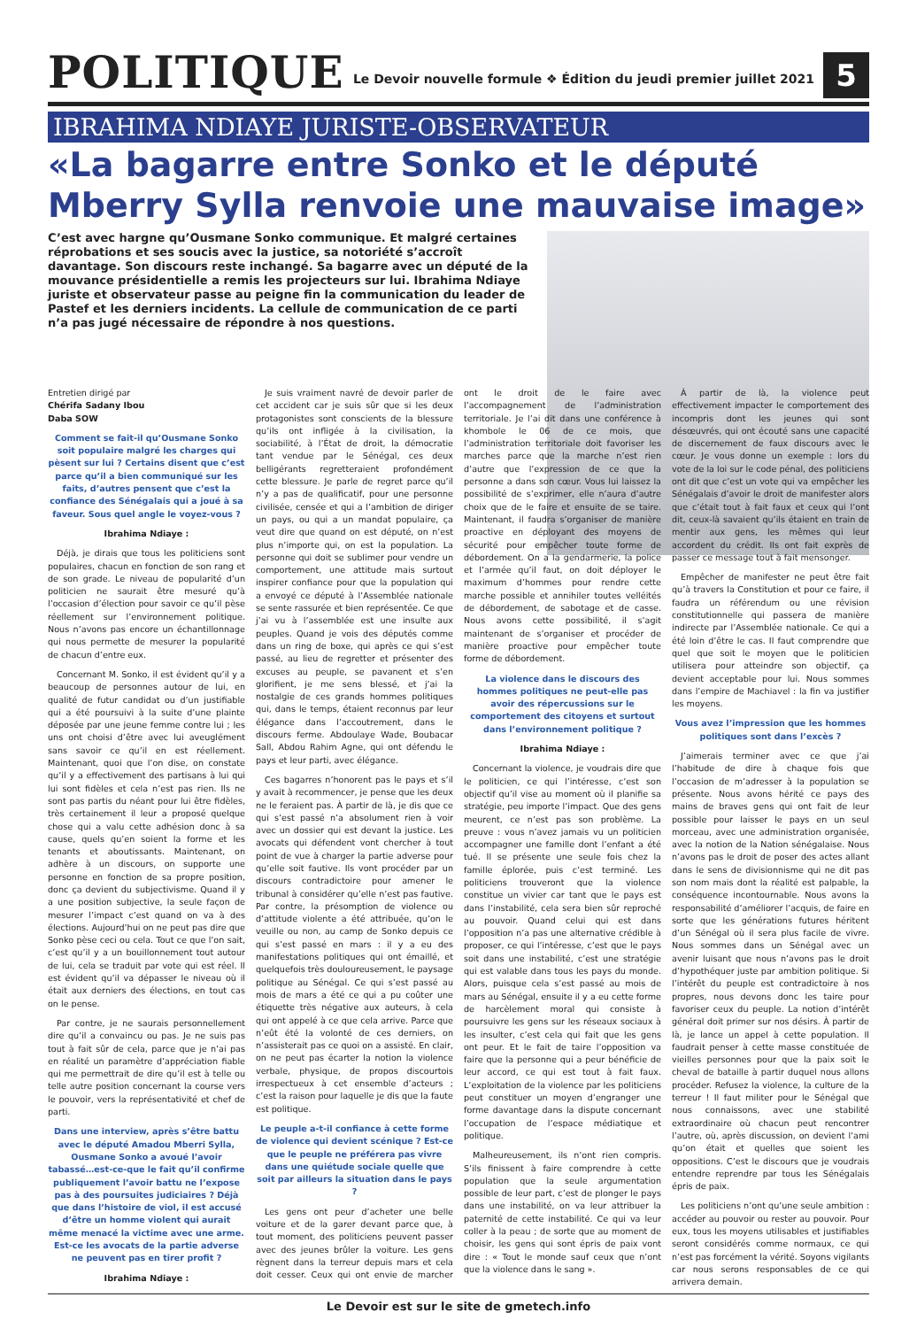POLITIQUE
Le Devoir nouvelle formule ❖ Édition du jeudi premier juillet 2021
5
IBRAHIMA NDIAYE JURISTE-OBSERVATEUR
«La bagarre entre Sonko et le député Mberry Sylla renvoie une mauvaise image»
C’est avec hargne qu’Ousmane Sonko communique. Et malgré certaines réprobations et ses soucis avec la justice, sa notoriété s’accroît davantage. Son discours reste inchangé. Sa bagarre avec un député de la mouvance présidentielle a remis les projecteurs sur lui. Ibrahima Ndiaye juriste et observateur passe au peigne fin la communication du leader de Pastef et les derniers incidents. La cellule de communication de ce parti n’a pas jugé nécessaire de répondre à nos questions.
Entretien dirigé par
Chérifa Sadany Ibou
Daba SOW
Comment se fait-il qu’Ousmane Sonko soit populaire malgré les charges qui pèsent sur lui ? Certains disent que c’est parce qu’il a bien communiqué sur les faits, d’autres pensent que c’est la confiance des Sénégalais qui a joué à sa faveur. Sous quel angle le voyez-vous ?
Ibrahima Ndiaye :
Déjà, je dirais que tous les politiciens sont populaires, chacun en fonction de son rang et de son grade. Le niveau de popularité d’un politicien ne saurait être mesuré qu’à l’occasion d’élection pour savoir ce qu’il pèse réellement sur l’environnement politique. Nous n’avons pas encore un échantillonnage qui nous permette de mesurer la popularité de chacun d’entre eux.
Concernant M. Sonko, il est évident qu’il y a beaucoup de personnes autour de lui, en qualité de futur candidat ou d’un justifiable qui a été poursuivi à la suite d’une plainte déposée par une jeune femme contre lui ; les uns ont choisi d’être avec lui aveuglément sans savoir ce qu’il en est réellement. Maintenant, quoi que l’on dise, on constate qu’il y a effectivement des partisans à lui qui lui sont fidèles et cela n’est pas rien. Ils ne sont pas partis du néant pour lui être fidèles, très certainement il leur a proposé quelque chose qui a valu cette adhésion donc à sa cause, quels qu’en soient la forme et les tenants et aboutissants. Maintenant, on adhère à un discours, on supporte une personne en fonction de sa propre position, donc ça devient du subjectivisme. Quand il y a une position subjective, la seule façon de mesurer l’impact c’est quand on va à des élections. Aujourd’hui on ne peut pas dire que Sonko pèse ceci ou cela. Tout ce que l’on sait, c’est qu’il y a un bouillonnement tout autour de lui, cela se traduit par vote qui est réel. Il est évident qu’il va dépasser le niveau où il était aux derniers des élections, en tout cas on le pense.
Par contre, je ne saurais personnellement dire qu’il a convaincu ou pas. Je ne suis pas tout à fait sûr de cela, parce que je n’ai pas en réalité un paramètre d’appréciation fiable qui me permettrait de dire qu’il est à telle ou telle autre position concernant la course vers le pouvoir, vers la représentativité et chef de parti.
Dans une interview, après s’être battu avec le député Amadou Mberri Sylla, Ousmane Sonko a avoué l’avoir tabassé…est-ce-que le fait qu’il confirme publiquement l’avoir battu ne l’expose pas à des poursuites judiciaires ? Déjà que dans l’histoire de viol, il est accusé d’être un homme violent qui aurait même menacé la victime avec une arme. Est-ce les avocats de la partie adverse ne peuvent pas en tirer profit ?
Ibrahima Ndiaye :
Je suis vraiment navré de devoir parler de cet accident car je suis sûr que si les deux protagonistes sont conscients de la blessure qu’ils ont infligée à la civilisation, la sociabilité, à l’État de droit, la démocratie tant vendue par le Sénégal, ces deux belligérants regretteraient profondément cette blessure. Je parle de regret parce qu’il n’y a pas de qualificatif, pour une personne civilisée, censée et qui a l’ambition de diriger un pays, ou qui a un mandat populaire, ça veut dire que quand on est député, on n’est plus n’importe qui, on est la population. La personne qui doit se sublimer pour vendre un comportement, une attitude mais surtout inspirer confiance pour que la population qui a envoyé ce député à l’Assemblée nationale se sente rassurée et bien représentée. Ce que j’ai vu à l’assemblée est une insulte aux peuples. Quand je vois des députés comme dans un ring de boxe, qui après ce qui s’est passé, au lieu de regretter et présenter des excuses au peuple, se pavanent et s’en glorifient, je me sens blessé, et j’ai la nostalgie de ces grands hommes politiques qui, dans le temps, étaient reconnus par leur élégance dans l’accoutrement, dans le discours ferme. Abdoulaye Wade, Boubacar Sall, Abdou Rahim Agne, qui ont défendu le pays et leur parti, avec élégance.
Ces bagarres n’honorent pas le pays et s’il y avait à recommencer, je pense que les deux ne le feraient pas. À partir de là, je dis que ce qui s’est passé n’a absolument rien à voir avec un dossier qui est devant la justice. Les avocats qui défendent vont chercher à tout point de vue à charger la partie adverse pour qu’elle soit fautive. Ils vont procéder par un discours contradictoire pour amener le tribunal à considérer qu’elle n’est pas fautive. Par contre, la présomption de violence ou d’attitude violente a été attribuée, qu’on le veuille ou non, au camp de Sonko depuis ce qui s’est passé en mars : il y a eu des manifestations politiques qui ont émaillé, et quelquefois très douloureusement, le paysage politique au Sénégal. Ce qui s’est passé au mois de mars a été ce qui a pu coûter une étiquette très négative aux auteurs, à cela qui ont appelé à ce que cela arrive. Parce que n’eût été la volonté de ces derniers, on n’assisterait pas ce quoi on a assisté. En clair, on ne peut pas écarter la notion la violence verbale, physique, de propos discourtois irrespectueux à cet ensemble d’acteurs ; c’est la raison pour laquelle je dis que la faute est politique.
Le peuple a-t-il confiance à cette forme de violence qui devient scénique ? Est-ce que le peuple ne préférera pas vivre dans une quiétude sociale quelle que soit par ailleurs la situation dans le pays ?
Les gens ont peur d’acheter une belle voiture et de la garer devant parce que, à tout moment, des politiciens peuvent passer avec des jeunes brûler la voiture. Les gens règnent dans la terreur depuis mars et cela doit cesser. Ceux qui ont envie de marcher ont le droit de le faire avec l’accompagnement de l’administration territoriale. Je l’ai dit dans une conférence à khombole le 06 de ce mois, que l’administration territoriale doit favoriser les marches parce que la marche n’est rien d’autre que l’expression de ce que la personne a dans son cœur. Vous lui laissez la possibilité de s’exprimer, elle n’aura d’autre choix que de le faire et ensuite de se taire. Maintenant, il faudra s’organiser de manière proactive en déployant des moyens de sécurité pour empêcher toute forme de débordement. On a la gendarmerie, la police et l’armée qu’il faut, on doit déployer le maximum d’hommes pour rendre cette marche possible et annihiler toutes velléités de débordement, de sabotage et de casse. Nous avons cette possibilité, il s’agit maintenant de s’organiser et procéder de manière proactive pour empêcher toute forme de débordement.
La violence dans le discours des hommes politiques ne peut-elle pas avoir des répercussions sur le comportement des citoyens et surtout dans l’environnement politique ?
Ibrahima Ndiaye :
Concernant la violence, je voudrais dire que le politicien, ce qui l’intéresse, c’est son objectif qu’il vise au moment où il planifie sa stratégie, peu importe l’impact. Que des gens meurent, ce n’est pas son problème. La preuve : vous n’avez jamais vu un politicien accompagner une famille dont l’enfant a été tué. Il se présente une seule fois chez la famille éplorée, puis c’est terminé. Les politiciens trouveront que la violence constitue un vivier car tant que le pays est dans l’instabilité, cela sera bien sûr reproché au pouvoir. Quand celui qui est dans l’opposition n’a pas une alternative crédible à proposer, ce qui l’intéresse, c’est que le pays soit dans une instabilité, c’est une stratégie qui est valable dans tous les pays du monde. Alors, puisque cela s’est passé au mois de mars au Sénégal, ensuite il y a eu cette forme de harcèlement moral qui consiste à poursuivre les gens sur les réseaux sociaux à les insulter, c’est cela qui fait que les gens ont peur. Et le fait de taire l’opposition va faire que la personne qui a peur bénéficie de leur accord, ce qui est tout à fait faux. L’exploitation de la violence par les politiciens peut constituer un moyen d’engranger une forme davantage dans la dispute concernant l’occupation de l’espace médiatique et politique.
Malheureusement, ils n’ont rien compris. S’ils finissent à faire comprendre à cette population que la seule argumentation possible de leur part, c’est de plonger le pays dans une instabilité, on va leur attribuer la paternité de cette instabilité. Ce qui va leur coller à la peau ; de sorte que au moment de choisir, les gens qui sont épris de paix vont dire : « Tout le monde sauf ceux que n’ont que la violence dans le sang ».
À partir de là, la violence peut effectivement impacter le comportement des incompris dont les jeunes qui sont désœuvrés, qui ont écouté sans une capacité de discernement de faux discours avec le cœur. Je vous donne un exemple : lors du vote de la loi sur le code pénal, des politiciens ont dit que c’est un vote qui va empêcher les Sénégalais d’avoir le droit de manifester alors que c’était tout à fait faux et ceux qui l’ont dit, ceux-là savaient qu’ils étaient en train de mentir aux gens, les mêmes qui leur accordent du crédit. Ils ont fait exprès de passer ce message tout à fait mensonger.
Empêcher de manifester ne peut être fait qu’à travers la Constitution et pour ce faire, il faudra un référendum ou une révision constitutionnelle qui passera de manière indirecte par l’Assemblée nationale. Ce qui a été loin d’être le cas. Il faut comprendre que quel que soit le moyen que le politicien utilisera pour atteindre son objectif, ça devient acceptable pour lui. Nous sommes dans l’empire de Machiavel : la fin va justifier les moyens.
Vous avez l’impression que les hommes politiques sont dans l’excès ?
J’aimerais terminer avec ce que j’ai l’habitude de dire à chaque fois que l’occasion de m’adresser à la population se présente. Nous avons hérité ce pays des mains de braves gens qui ont fait de leur possible pour laisser le pays en un seul morceau, avec une administration organisée, avec la notion de la Nation sénégalaise. Nous n’avons pas le droit de poser des actes allant dans le sens de divisionnisme qui ne dit pas son nom mais dont la réalité est palpable, la conséquence incontournable. Nous avons la responsabilité d’améliorer l’acquis, de faire en sorte que les générations futures héritent d’un Sénégal où il sera plus facile de vivre. Nous sommes dans un Sénégal avec un avenir luisant que nous n’avons pas le droit d’hypothéquer juste par ambition politique. Si l’intérêt du peuple est contradictoire à nos propres, nous devons donc les taire pour favoriser ceux du peuple. La notion d’intérêt général doit primer sur nos désirs. À partir de là, je lance un appel à cette population. Il faudrait penser à cette masse constituée de vieilles personnes pour que la paix soit le cheval de bataille à partir duquel nous allons procéder. Refusez la violence, la culture de la terreur ! Il faut militer pour le Sénégal que nous connaissons, avec une stabilité extraordinaire où chacun peut rencontrer l’autre, où, après discussion, on devient l’ami qu’on était et quelles que soient les oppositions. C’est le discours que je voudrais entendre reprendre par tous les Sénégalais épris de paix.
Les politiciens n’ont qu’une seule ambition : accéder au pouvoir ou rester au pouvoir. Pour eux, tous les moyens utilisables et justifiables seront considérés comme normaux, ce qui n’est pas forcément la vérité. Soyons vigilants car nous serons responsables de ce qui arrivera demain.
Le Devoir est sur le site de gmetech.info